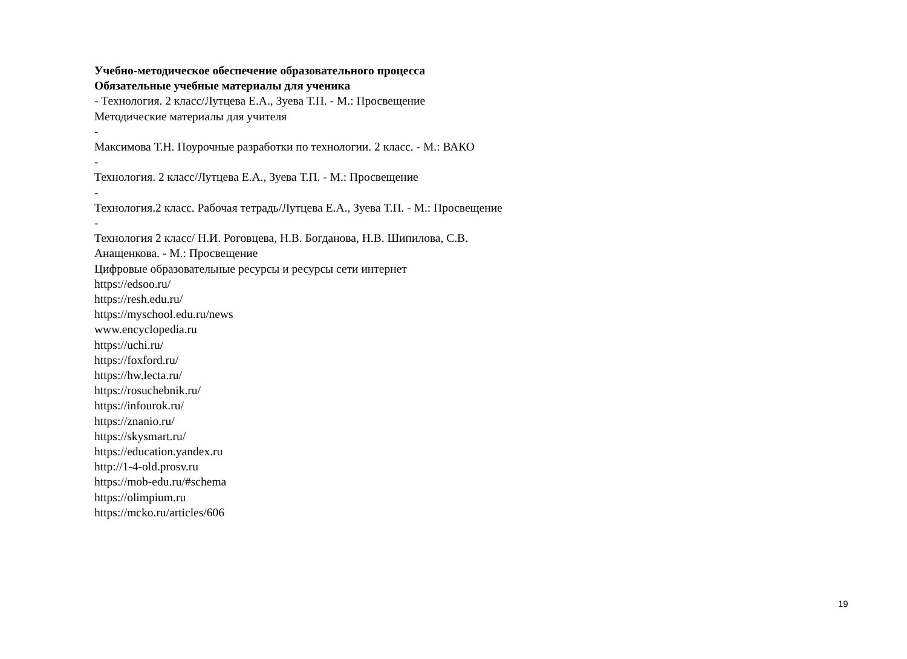Учебно-методическое обеспечение образовательного процесса
Обязательные учебные материалы для ученика
- Технология. 2 класс/Лутцева Е.А., Зуева Т.П. - М.: Просвещение
Методические материалы для учителя
-
Максимова Т.Н. Поурочные разработки по технологии. 2 класс. - М.: ВАКО
-
Технология. 2 класс/Лутцева Е.А., Зуева Т.П. - М.: Просвещение
-
Технология.2 класс. Рабочая тетрадь/Лутцева Е.А., Зуева Т.П. - М.: Просвещение
-
Технология 2 класс/ Н.И. Роговцева, Н.В. Богданова, Н.В. Шипилова, С.В.
Анащенкова. - М.: Просвещение
Цифровые образовательные ресурсы и ресурсы сети интернет
https://edsoo.ru/
https://resh.edu.ru/
https://myschool.edu.ru/news
www.encyclopedia.ru
https://uchi.ru/
https://foxford.ru/
https://hw.lecta.ru/
https://rosuchebnik.ru/
https://infourok.ru/
https://znanio.ru/
https://skysmart.ru/
https://education.yandex.ru
http://1-4-old.prosv.ru
https://mob-edu.ru/#schema
https://olimpium.ru
https://mcko.ru/articles/606
19